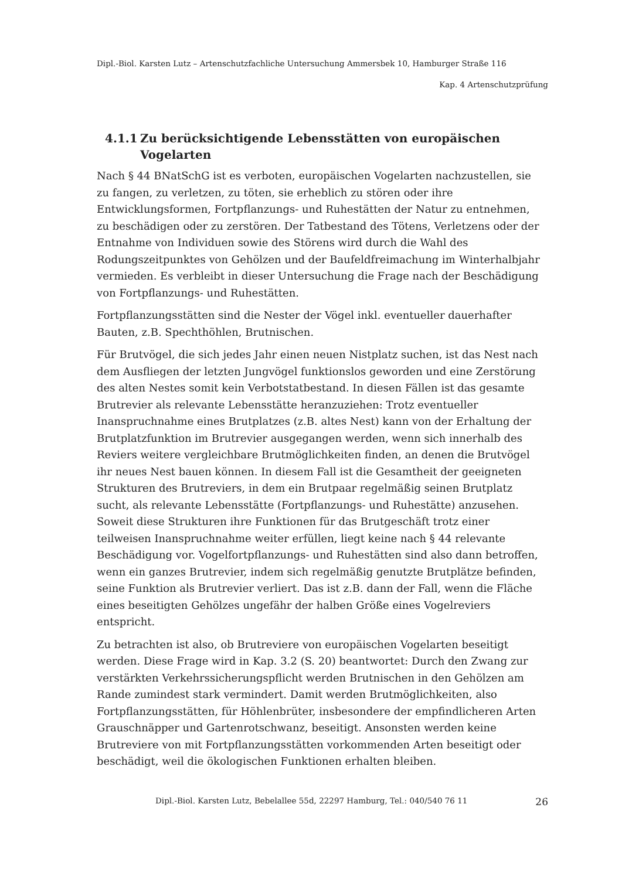Dipl.-Biol. Karsten Lutz – Artenschutzfachliche Untersuchung Ammersbek 10, Hamburger Straße 116
Kap. 4 Artenschutzprüfung
4.1.1 Zu berücksichtigende Lebensstätten von europäischen Vogelarten
Nach § 44 BNatSchG ist es verboten, europäischen Vogelarten nachzustellen, sie zu fangen, zu verletzen, zu töten, sie erheblich zu stören oder ihre Entwicklungsformen, Fortpflanzungs- und Ruhestätten der Natur zu entnehmen, zu beschädigen oder zu zerstören. Der Tatbestand des Tötens, Verletzens oder der Entnahme von Individuen sowie des Störens wird durch die Wahl des Rodungszeitpunktes von Gehölzen und der Baufeldfreimachung im Winterhalbjahr vermieden. Es verbleibt in dieser Untersuchung die Frage nach der Beschädigung von Fortpflanzungs- und Ruhestätten.
Fortpflanzungsstätten sind die Nester der Vögel inkl. eventueller dauerhafter Bauten, z.B. Spechthöhlen, Brutnischen.
Für Brutvögel, die sich jedes Jahr einen neuen Nistplatz suchen, ist das Nest nach dem Ausfliegen der letzten Jungvögel funktionslos geworden und eine Zerstörung des alten Nestes somit kein Verbotstatbestand. In diesen Fällen ist das gesamte Brutrevier als relevante Lebensstätte heranzuziehen: Trotz eventueller Inanspruchnahme eines Brutplatzes (z.B. altes Nest) kann von der Erhaltung der Brutplatzfunktion im Brutrevier ausgegangen werden, wenn sich innerhalb des Reviers weitere vergleichbare Brutmöglichkeiten finden, an denen die Brutvögel ihr neues Nest bauen können. In diesem Fall ist die Gesamtheit der geeigneten Strukturen des Brutreviers, in dem ein Brutpaar regelmäßig seinen Brutplatz sucht, als relevante Lebensstätte (Fortpflanzungs- und Ruhestätte) anzusehen. Soweit diese Strukturen ihre Funktionen für das Brutgeschäft trotz einer teilweisen Inanspruchnahme weiter erfüllen, liegt keine nach § 44 relevante Beschädigung vor. Vogelfortpflanzungs- und Ruhestätten sind also dann betroffen, wenn ein ganzes Brutrevier, indem sich regelmäßig genutzte Brutplätze befinden, seine Funktion als Brutrevier verliert. Das ist z.B. dann der Fall, wenn die Fläche eines beseitigten Gehölzes ungefähr der halben Größe eines Vogelreviers entspricht.
Zu betrachten ist also, ob Brutreviere von europäischen Vogelarten beseitigt werden. Diese Frage wird in Kap. 3.2 (S. 20) beantwortet: Durch den Zwang zur verstärkten Verkehrssicherungspflicht werden Brutnischen in den Gehölzen am Rande zumindest stark vermindert. Damit werden Brutmöglichkeiten, also Fortpflanzungsstätten, für Höhlenbrüter, insbesondere der empfindlicheren Arten Grauschnäpper und Gartenrotschwanz, beseitigt. Ansonsten werden keine Brutreviere von mit Fortpflanzungsstätten vorkommenden Arten beseitigt oder beschädigt, weil die ökologischen Funktionen erhalten bleiben.
Dipl.-Biol. Karsten Lutz, Bebelallee 55d, 22297 Hamburg, Tel.: 040/540 76 11 26